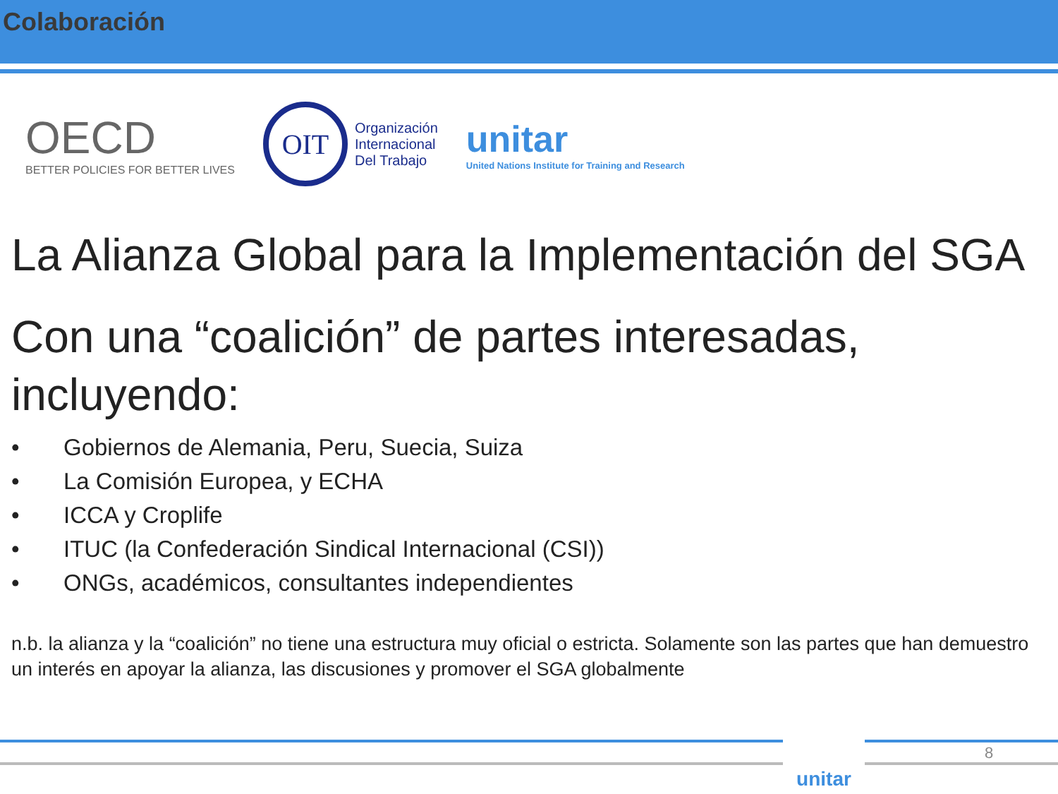Colaboración
OECD
BETTER POLICIES FOR BETTER LIVES
OIT
Organización
Internacional
Del Trabajo
unitar
United Nations Institute for Training and Research
La Alianza Global para la Implementación del SGA
Con una “coalición” de partes interesadas, incluyendo:
• Gobiernos de Alemania, Peru, Suecia, Suiza
• La Comisión Europea, y ECHA
• ICCA y Croplife
• ITUC (la Confederación Sindical Internacional (CSI))
• ONGs, académicos, consultantes independientes
n.b. la alianza y la “coalición” no tiene una estructura muy oficial o estricta. Solamente son las partes que han demuestro un interés en apoyar la alianza, las discusiones y promover el SGA globalmente
unitar 8